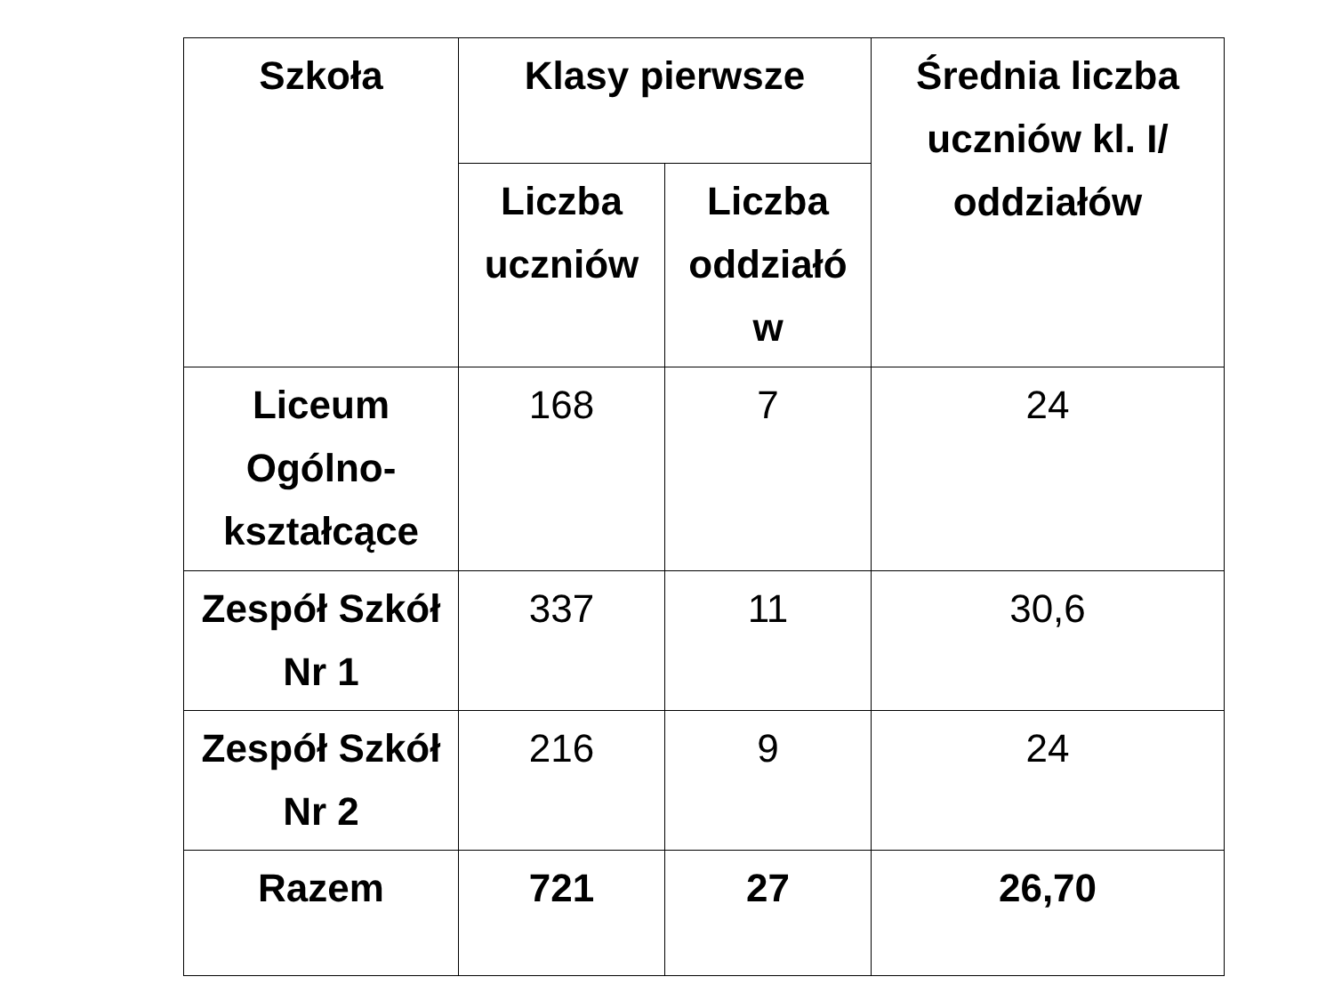| Szkoła | Klasy pierwsze | | Średnia liczba uczniów kl. I/ oddziałów |
| --- | --- | --- | --- |
| | Liczba uczniów | Liczba oddziałó w | |
| Liceum Ogólno-kształcące | 168 | 7 | 24 |
| Zespół Szkół Nr 1 | 337 | 11 | 30,6 |
| Zespół Szkół Nr 2 | 216 | 9 | 24 |
| Razem | 721 | 27 | 26,70 |